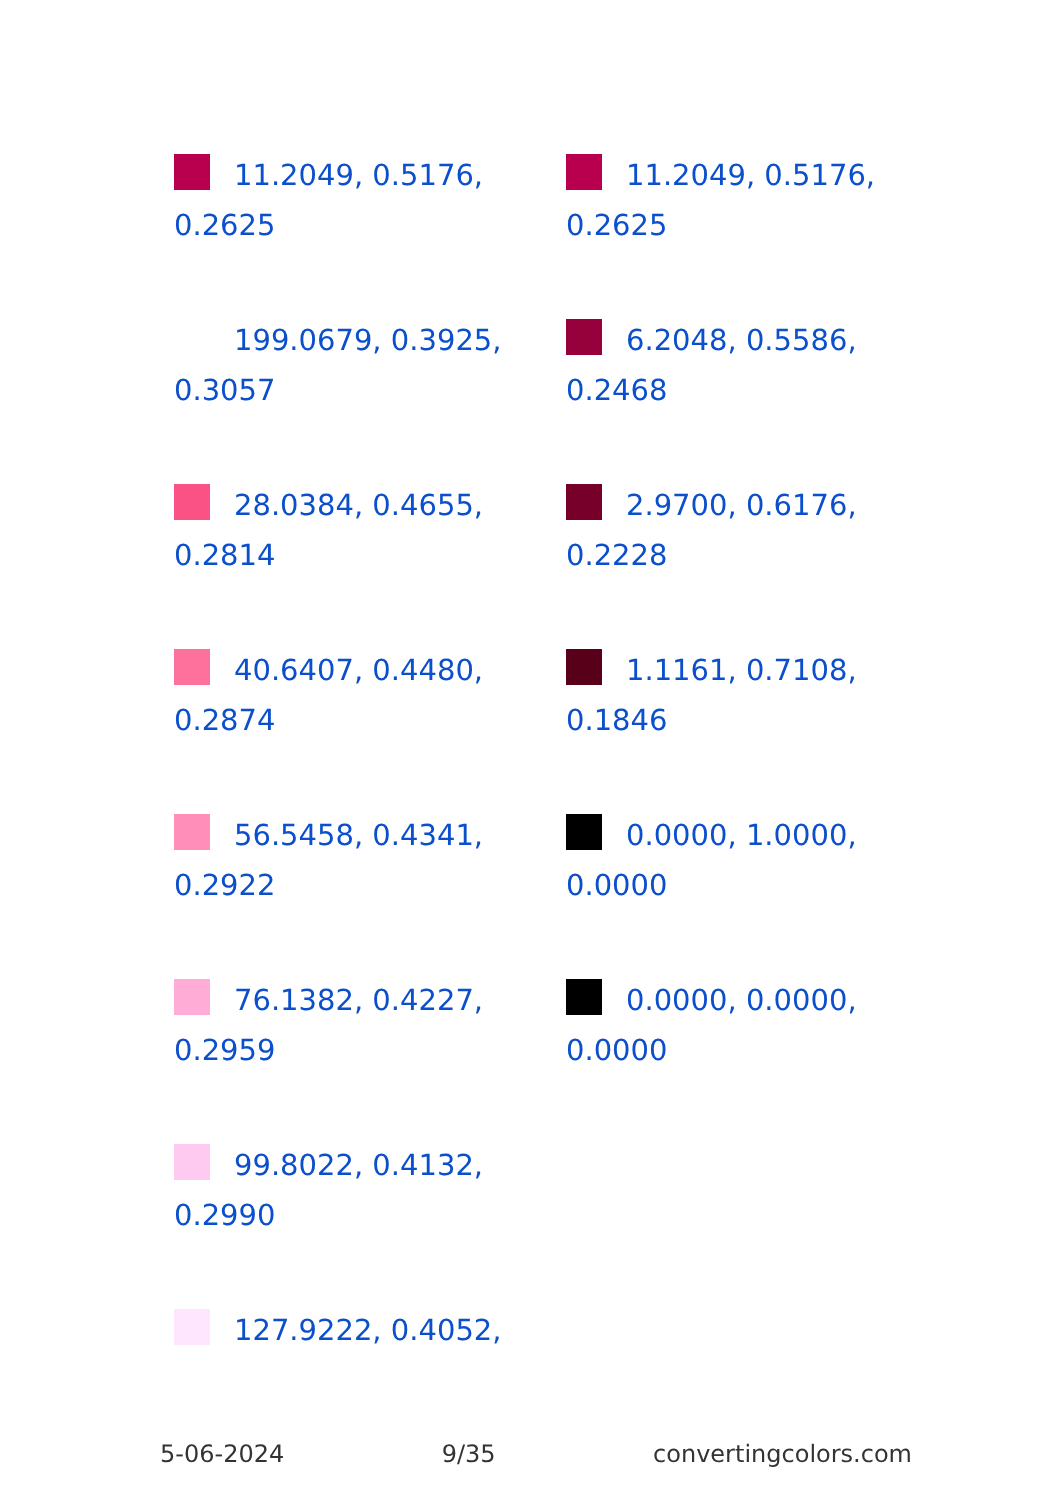11.2049, 0.5176,
0.2625
11.2049, 0.5176,
0.2625
199.0679, 0.3925,
0.3057
6.2048, 0.5586,
0.2468
28.0384, 0.4655,
0.2814
2.9700, 0.6176,
0.2228
40.6407, 0.4480,
0.2874
1.1161, 0.7108,
0.1846
56.5458, 0.4341,
0.2922
0.0000, 1.0000,
0.0000
76.1382, 0.4227,
0.2959
0.0000, 0.0000,
0.0000
99.8022, 0.4132,
0.2990
127.9222, 0.4052,
5-06-2024 9/35 convertingcolors.com